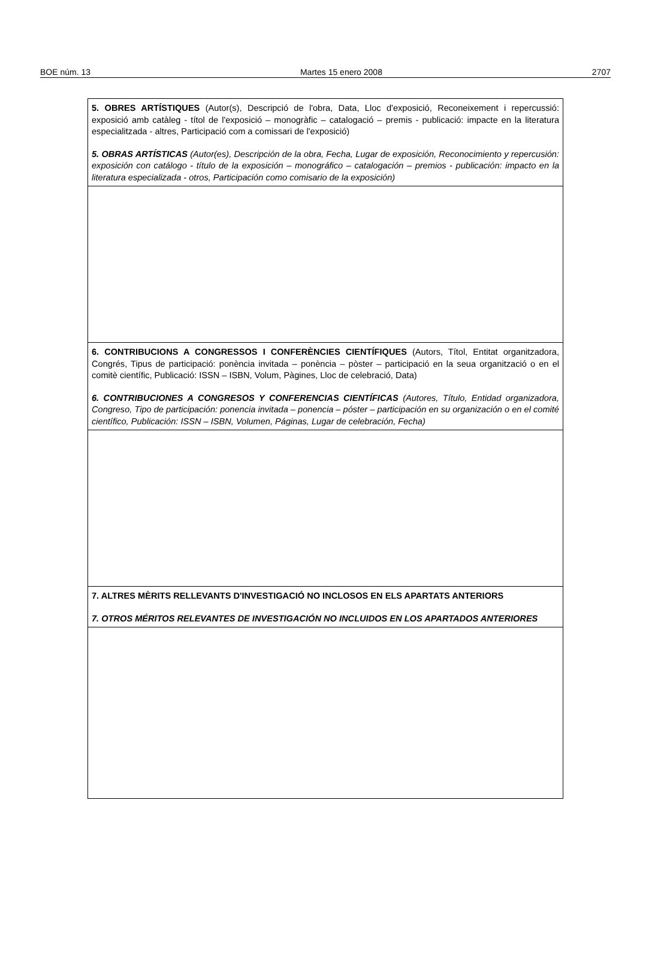BOE núm. 13 Martes 15 enero 2008 2707
| 5. OBRES ARTÍSTIQUES (Autor(s), Descripció de l'obra, Data, Lloc d'exposició, Reconeixement i repercussió: exposició amb catàleg - títol de l'exposició – monogràfic – catalogació – premis - publicació: impacte en la literatura especialitzada - altres, Participació com a comissari de l'exposició) 5. OBRAS ARTÍSTICAS (Autor(es), Descripción de la obra, Fecha, Lugar de exposición, Reconocimiento y repercusión: exposición con catálogo - título de la exposición – monográfico – catalogación – premios - publicación: impacto en la literatura especializada - otros, Participación como comisario de la exposición) |
| 6. CONTRIBUCIONS A CONGRESSOS I CONFERÈNCIES CIENTÍFIQUES (Autors, Títol, Entitat organitzadora, Congrés, Tipus de participació: ponència invitada – ponència – pòster – participació en la seua organització o en el comitè científic, Publicació: ISSN – ISBN, Volum, Pàgines, Lloc de celebració, Data) 6. CONTRIBUCIONES A CONGRESOS Y CONFERENCIAS CIENTÍFICAS (Autores, Título, Entidad organizadora, Congreso, Tipo de participación: ponencia invitada – ponencia – póster – participación en su organización o en el comité científico, Publicación: ISSN – ISBN, Volumen, Páginas, Lugar de celebración, Fecha) |
| 7. ALTRES MÈRITS RELLEVANTS D'INVESTIGACIÓ NO INCLOSOS EN ELS APARTATS ANTERIORS 7. OTROS MÉRITOS RELEVANTES DE INVESTIGACIÓN NO INCLUIDOS EN LOS APARTADOS ANTERIORES |